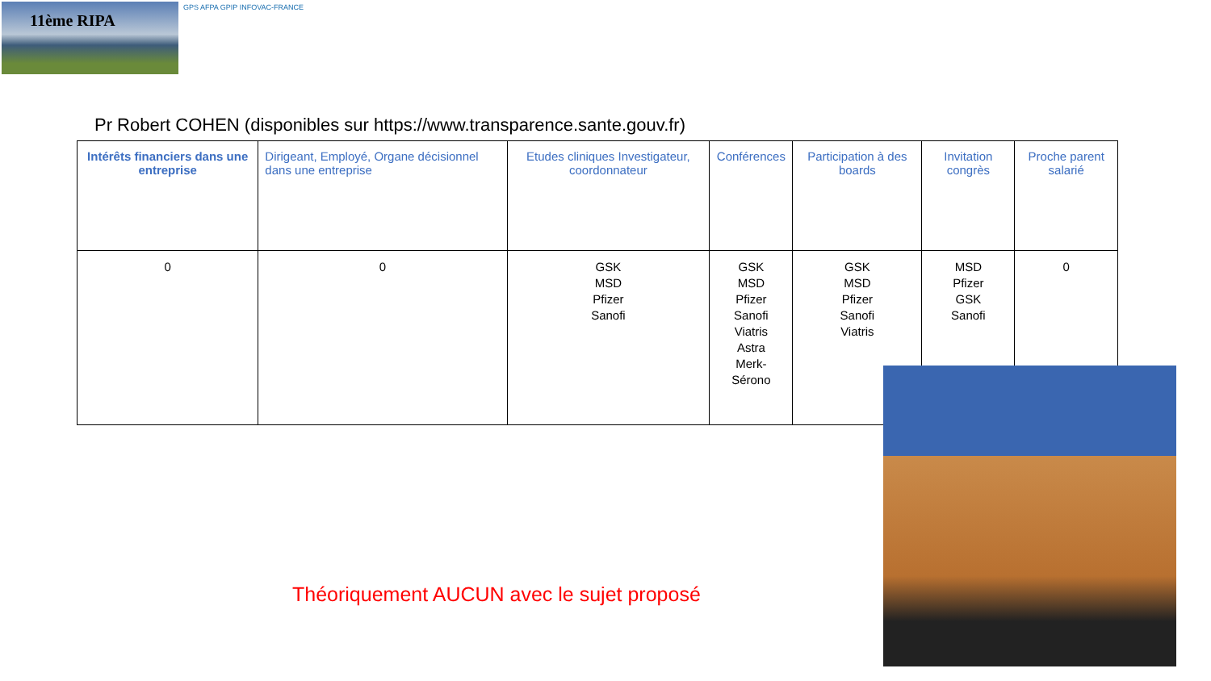11ème RIPA
GPS AFPA GPIP INFOVAC-FRANCE
Pr Robert COHEN (disponibles sur https://www.transparence.sante.gouv.fr)
| Intérêts financiers dans une entreprise | Dirigeant, Employé, Organe décisionnel dans une entreprise | Etudes cliniques Investigateur, coordonnateur | Conférences | Participation à des boards | Invitation congrès | Proche parent salarié |
| --- | --- | --- | --- | --- | --- | --- |
| 0 | 0 | GSK MSD Pfizer Sanofi | GSK MSD Pfizer Sanofi Viatris Astra Merk-Sérono | GSK MSD Pfizer Sanofi Viatris | MSD Pfizer GSK Sanofi | 0 |
Théoriquement AUCUN avec le sujet proposé